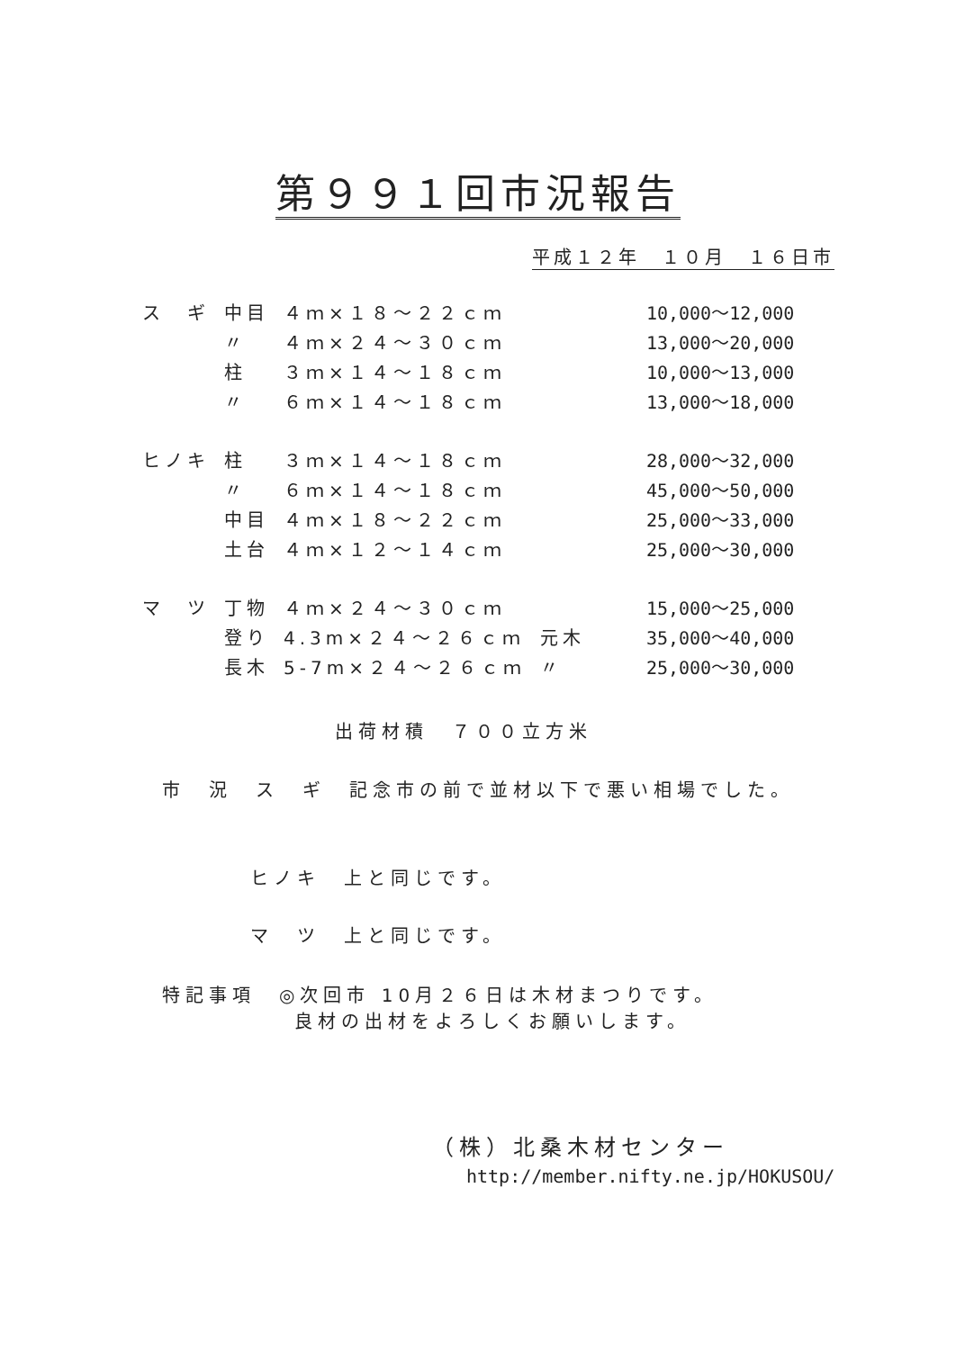第９９１回市況報告
平成１２年　１０月　１６日市
| ス ギ | 中目 | ４ｍ×１８～２２ｃｍ | | 10,000～12,000 |
| | 〃 | ４ｍ×２４～３０ｃｍ | | 13,000～20,000 |
| | 柱 | ３ｍ×１４～１８ｃｍ | | 10,000～13,000 |
| | 〃 | ６ｍ×１４～１８ｃｍ | | 13,000～18,000 |
| ヒノキ | 柱 | ３ｍ×１４～１８ｃｍ | | 28,000～32,000 |
| | 〃 | ６ｍ×１４～１８ｃｍ | | 45,000～50,000 |
| | 中目 | ４ｍ×１８～２２ｃｍ | | 25,000～33,000 |
| | 土台 | ４ｍ×１２～１４ｃｍ | | 25,000～30,000 |
| マ ツ | 丁物 | ４ｍ×２４～３０ｃｍ | | 15,000～25,000 |
| | 登り | 4.3m×２４～２６ｃｍ | 元木 | 35,000～40,000 |
| | 長木 | 5-7m×２４～２６ｃｍ | 〃 | 25,000～30,000 |
出荷材積　７００立方米
市　況　ス　ギ　記念市の前で並材以下で悪い相場でした。
ヒノキ　上と同じです。
マ　ツ　上と同じです。
特記事項　◎次回市 10月２６日は木材まつりです。
良材の出材をよろしくお願いします。
（株）北桑木材センター
http://member.nifty.ne.jp/HOKUSOU/